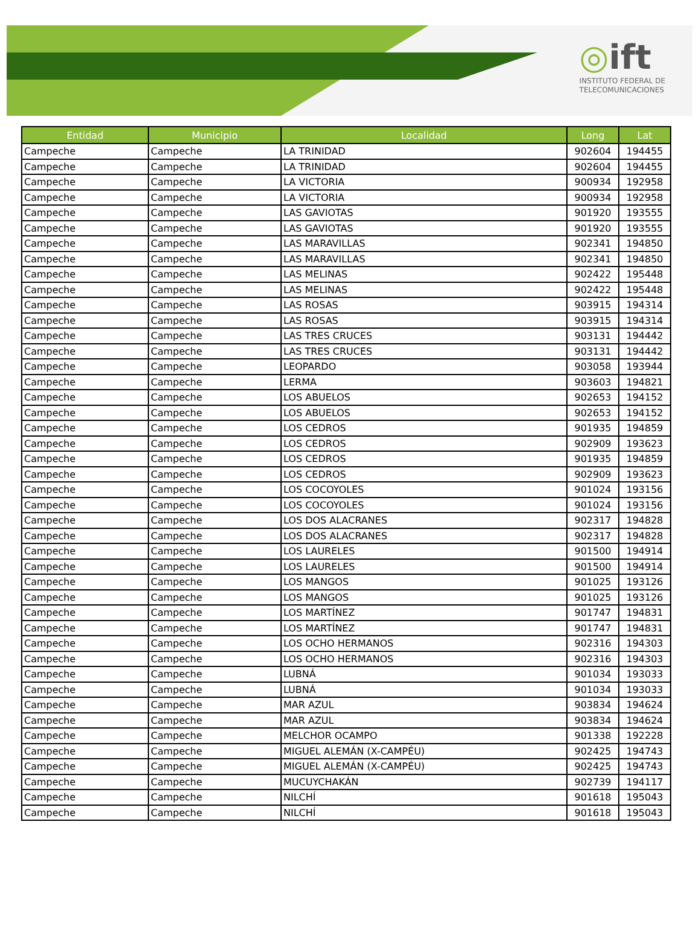◎ift
INSTITUTO FEDERAL DE
TELECOMUNICACIONES
| Entidad | Municipio | Localidad | Long | Lat |
| --- | --- | --- | --- | --- |
| Campeche | Campeche | LA TRINIDAD | 902604 | 194455 |
| Campeche | Campeche | LA TRINIDAD | 902604 | 194455 |
| Campeche | Campeche | LA VICTORIA | 900934 | 192958 |
| Campeche | Campeche | LA VICTORIA | 900934 | 192958 |
| Campeche | Campeche | LAS GAVIOTAS | 901920 | 193555 |
| Campeche | Campeche | LAS GAVIOTAS | 901920 | 193555 |
| Campeche | Campeche | LAS MARAVILLAS | 902341 | 194850 |
| Campeche | Campeche | LAS MARAVILLAS | 902341 | 194850 |
| Campeche | Campeche | LAS MELINAS | 902422 | 195448 |
| Campeche | Campeche | LAS MELINAS | 902422 | 195448 |
| Campeche | Campeche | LAS ROSAS | 903915 | 194314 |
| Campeche | Campeche | LAS ROSAS | 903915 | 194314 |
| Campeche | Campeche | LAS TRES CRUCES | 903131 | 194442 |
| Campeche | Campeche | LAS TRES CRUCES | 903131 | 194442 |
| Campeche | Campeche | LEOPARDO | 903058 | 193944 |
| Campeche | Campeche | LERMA | 903603 | 194821 |
| Campeche | Campeche | LOS ABUELOS | 902653 | 194152 |
| Campeche | Campeche | LOS ABUELOS | 902653 | 194152 |
| Campeche | Campeche | LOS CEDROS | 901935 | 194859 |
| Campeche | Campeche | LOS CEDROS | 902909 | 193623 |
| Campeche | Campeche | LOS CEDROS | 901935 | 194859 |
| Campeche | Campeche | LOS CEDROS | 902909 | 193623 |
| Campeche | Campeche | LOS COCOYOLES | 901024 | 193156 |
| Campeche | Campeche | LOS COCOYOLES | 901024 | 193156 |
| Campeche | Campeche | LOS DOS ALACRANES | 902317 | 194828 |
| Campeche | Campeche | LOS DOS ALACRANES | 902317 | 194828 |
| Campeche | Campeche | LOS LAURELES | 901500 | 194914 |
| Campeche | Campeche | LOS LAURELES | 901500 | 194914 |
| Campeche | Campeche | LOS MANGOS | 901025 | 193126 |
| Campeche | Campeche | LOS MANGOS | 901025 | 193126 |
| Campeche | Campeche | LOS MARTÍNEZ | 901747 | 194831 |
| Campeche | Campeche | LOS MARTÍNEZ | 901747 | 194831 |
| Campeche | Campeche | LOS OCHO HERMANOS | 902316 | 194303 |
| Campeche | Campeche | LOS OCHO HERMANOS | 902316 | 194303 |
| Campeche | Campeche | LUBNÁ | 901034 | 193033 |
| Campeche | Campeche | LUBNÁ | 901034 | 193033 |
| Campeche | Campeche | MAR AZUL | 903834 | 194624 |
| Campeche | Campeche | MAR AZUL | 903834 | 194624 |
| Campeche | Campeche | MELCHOR OCAMPO | 901338 | 192228 |
| Campeche | Campeche | MIGUEL ALEMÁN (X-CAMPÉU) | 902425 | 194743 |
| Campeche | Campeche | MIGUEL ALEMÁN (X-CAMPÉU) | 902425 | 194743 |
| Campeche | Campeche | MUCUYCHAKÁN | 902739 | 194117 |
| Campeche | Campeche | NILCHÍ | 901618 | 195043 |
| Campeche | Campeche | NILCHÍ | 901618 | 195043 |